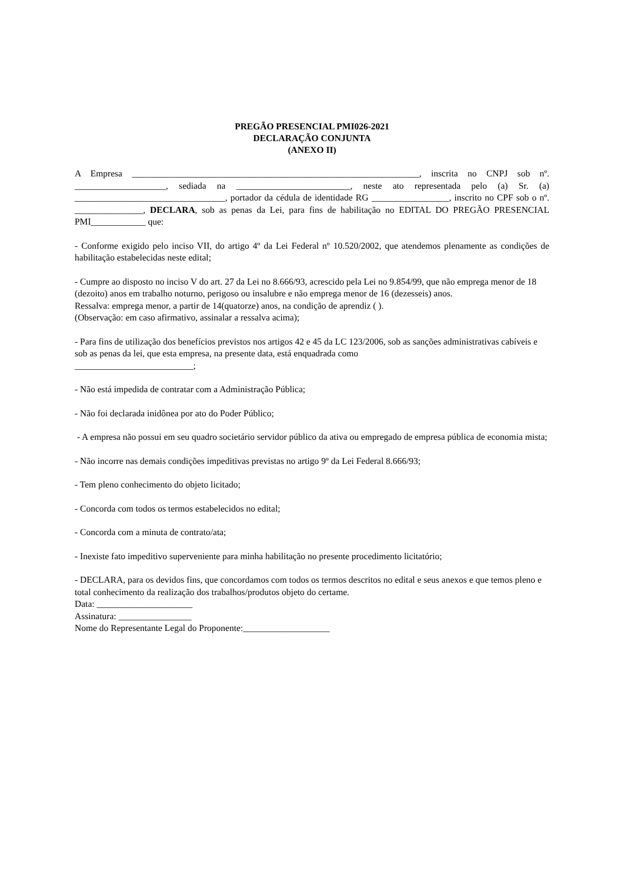PREGÃO PRESENCIAL PMI026-2021
DECLARAÇÃO CONJUNTA
(ANEXO II)
A Empresa _______________________________________________________________, inscrita no CNPJ sob nº. ____________________, sediada na _________________________, neste ato representada pelo (a) Sr. (a) _________________________________, portador da cédula de identidade RG _________________, inscrito no CPF sob o nº. _______________, DECLARA, sob as penas da Lei, para fins de habilitação no EDITAL DO PREGÃO PRESENCIAL PMI____________ que:
- Conforme exigido pelo inciso VII, do artigo 4º da Lei Federal nº 10.520/2002, que atendemos plenamente as condições de habilitação estabelecidas neste edital;
- Cumpre ao disposto no inciso V do art. 27 da Lei no 8.666/93, acrescido pela Lei no 9.854/99, que não emprega menor de 18 (dezoito) anos em trabalho noturno, perigoso ou insalubre e não emprega menor de 16 (dezesseis) anos.
Ressalva: emprega menor, a partir de 14(quatorze) anos, na condição de aprendiz ( ).
(Observação: em caso afirmativo, assinalar a ressalva acima);
- Para fins de utilização dos benefícios previstos nos artigos 42 e 45 da LC 123/2006, sob as sanções administrativas cabíveis e sob as penas da lei, que esta empresa, na presente data, está enquadrada como
__________________________;
- Não está impedida de contratar com a Administração Pública;
- Não foi declarada inidônea por ato do Poder Público;
- A empresa não possui em seu quadro societário servidor público da ativa ou empregado de empresa pública de economia mista;
- Não incorre nas demais condições impeditivas previstas no artigo 9º da Lei Federal 8.666/93;
- Tem pleno conhecimento do objeto licitado;
- Concorda com todos os termos estabelecidos no edital;
- Concorda com a minuta de contrato/ata;
- Inexiste fato impeditivo superveniente para minha habilitação no presente procedimento licitatório;
- DECLARA, para os devidos fins, que concordamos com todos os termos descritos no edital e seus anexos e que temos pleno e total conhecimento da realização dos trabalhos/produtos objeto do certame.
Data: _____________________
Assinatura: ________________
Nome do Representante Legal do Proponente:___________________